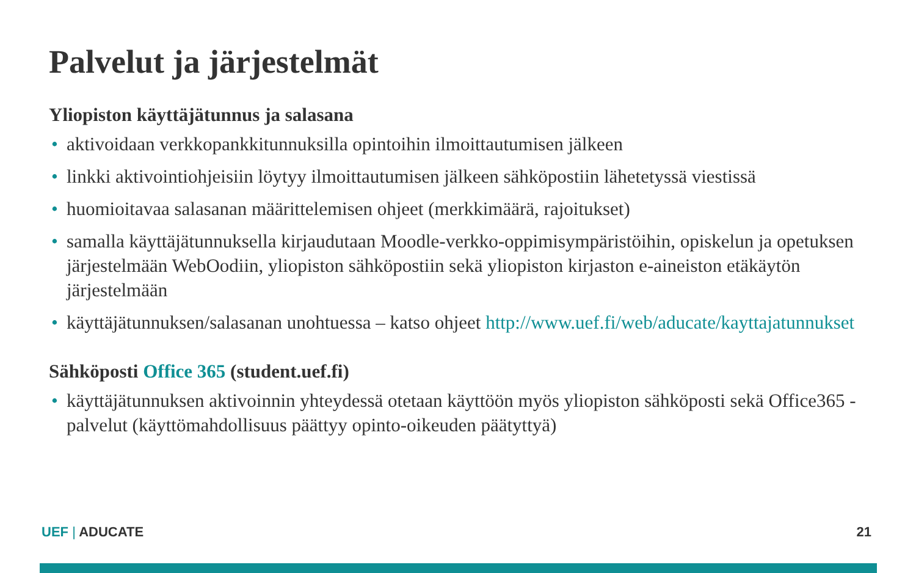Palvelut ja järjestelmät
Yliopiston käyttäjätunnus ja salasana
• aktivoidaan verkkopankkitunnuksilla opintoihin ilmoittautumisen jälkeen
• linkki aktivointiohjeisiin löytyy ilmoittautumisen jälkeen sähköpostiin lähetetyssä viestissä
• huomioitavaa salasanan määrittelemisen ohjeet (merkkimäärä, rajoitukset)
• samalla käyttäjätunnuksella kirjaudutaan Moodle-verkko-oppimisympäristöihin, opiskelun ja opetuksen järjestelmään WebOodiin, yliopiston sähköpostiin sekä yliopiston kirjaston e-aineiston etäkäytön järjestelmään
• käyttäjätunnuksen/salasanan unohtuessa – katso ohjeet http://www.uef.fi/web/aducate/kayttajatunnukset
Sähköposti Office 365 (student.uef.fi)
• käyttäjätunnuksen aktivoinnin yhteydessä otetaan käyttöön myös yliopiston sähköposti sekä Office365 -palvelut (käyttömahdollisuus päättyy opinto-oikeuden päätyttyä)
UEF | ADUCATE 21